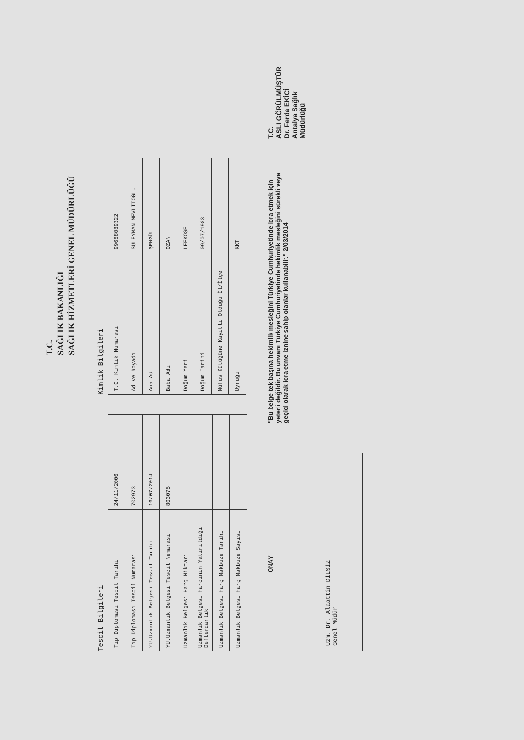T.C.
SAĞLIK BAKANLIĞI
SAĞLIK HİZMETLERİ GENEL MÜDÜRLÜĞÜ
Tescil Bilgileri
| Tıp Diploması Tescil Tarihi | 24/11/2006 |
| Tıp Diploması Tescil Numarası | 702973 |
| YU.Uzmanlık Belgesi Tescil Tarihi | 16/07/2014 |
| YU.Uzmanlık Belgesi Tescil Numarası | 803075 |
| Uzmanlık Belgesi Harç Miktarı | |
| Uzmanlık Belgesi Harcının Yatırıldığı Defterdarlık | |
| Uzmanlık Belgesi Harç Makbuzu Tarihi | |
| Uzmanlık Belgesi Harç Makbuzu Sayısı | |
Kimlik Bilgileri
| T.C. Kimlik Numarası | 99688089322 |
| Ad ve Soyadı | SÜLEYMAN MEVLİTOĞLU |
| Ana Adı | ŞENGÜL |
| Baba Adı | OZAN |
| Doğum Yeri | LEFKOŞE |
| Doğum Tarihi | 09/07/1983 |
| Nüfus Kütüğüne Kayıtlı Olduğu İl/İlçe | |
| Uyruğu | KKT |
ONAY
Uzm. Dr. Alaattin DİLSİZ
Genel Müdür
"Bu belge tek başına hekimlik mesleğini Türkiye Cumhuriyetinde icra etmek için yeterli değildir. Bu unvanı Türkiye Cumhuriyetinde hekimlik mesleğini sürekli veya geçici olarak icra etme iznine sahip olanlar kullanabilir." 2/03/2014
T.C.
ASLI GÖRÜLMÜŞTÜR
Dr. Ferda EKİCİ
Antalya Sağlık Müdürlüğü